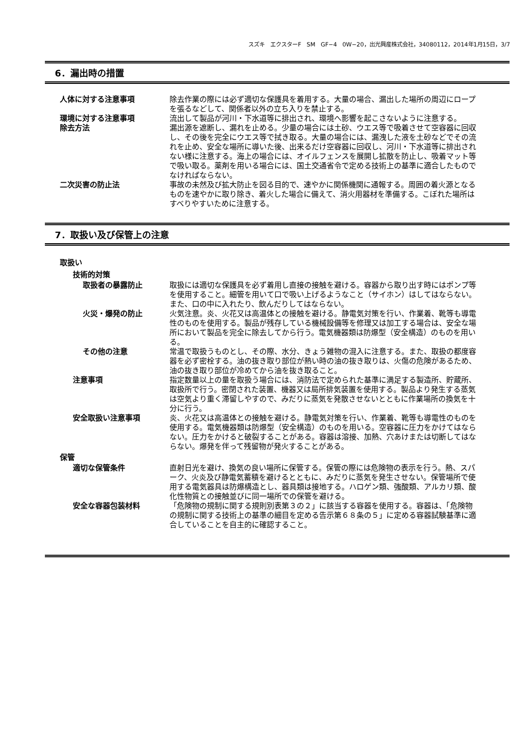スズキ　エクスターF　SM　GF−4　0W−20，出光興産株式会社，34080112，2014年1月15日，3/7
6．漏出時の措置
人体に対する注意事項 除去作業の際には必ず適切な保護具を着用する。大量の場合、漏出した場所の周辺にロープを張るなどして、関係者以外の立ち入りを禁止する。
環境に対する注意事項 流出して製品が河川・下水道等に排出され、環境へ影響を起こさないように注意する。
除去方法 漏出源を遮断し、漏れを止める。少量の場合には土砂、ウエス等で吸着させて空容器に回収し、その後を完全にウエス等で拭き取る。大量の場合には、漏洩した液を土砂などでその流れを止め、安全な場所に導いた後、出来るだけ空容器に回収し、河川・下水道等に排出されない様に注意する。海上の場合には、オイルフェンスを展開し拡散を防止し、吸着マット等で吸い取る。薬剤を用いる場合には、国土交通省令で定める技術上の基準に適合したものでなければならない。
二次災害の防止法 事故の未然及び拡大防止を図る目的で、速やかに関係機関に通報する。周囲の着火源となるものを速やかに取り除き、着火した場合に備えて、消火用器材を準備する。こぼれた場所はすべりやすいために注意する。
7．取扱い及び保管上の注意
取扱い
技術的対策
取扱者の暴露防止 取扱には適切な保護具を必ず着用し直接の接触を避ける。容器から取り出す時にはポンプ等を使用すること。細管を用いて口で吸い上げるようなこと（サイホン）はしてはならない。また、口の中に入れたり、飲んだりしてはならない。
火災・爆発の防止 火気注意。炎、火花又は高温体との接触を避ける。静電気対策を行い、作業着、靴等も導電性のものを使用する。製品が残存している機械設備等を修理又は加工する場合は、安全な場所において製品を完全に除去してから行う。電気機器類は防爆型（安全構造）のものを用いる。
その他の注意 常温で取扱うものとし、その際、水分、きょう雑物の混入に注意する。また、取扱の都度容器を必ず密栓する。油の抜き取り部位が熱い時の油の抜き取りは、火傷の危険があるため、油の抜き取り部位が冷めてから油を抜き取ること。
注意事項 指定数量以上の量を取扱う場合には、消防法で定められた基準に満足する製造所、貯蔵所、取扱所で行う。密閉された装置、機器又は局所排気装置を使用する。製品より発生する蒸気は空気より重く滞留しやすので、みだりに蒸気を発散させないとともに作業場所の換気を十分に行う。
安全取扱い注意事項 炎、火花又は高温体との接触を避ける。静電気対策を行い、作業着、靴等も導電性のものを使用する。電気機器類は防爆型（安全構造）のものを用いる。空容器に圧力をかけてはならない。圧力をかけると破裂することがある。容器は溶接、加熱、穴あけまたは切断してはならない。爆発を伴って残留物が発火することがある。
保管
適切な保管条件 直射日光を避け、換気の良い場所に保管する。保管の際には危険物の表示を行う。熱、スパーク、火炎及び静電気蓄積を避けるとともに、みだりに蒸気を発生させない。保管場所で使用する電気器具は防爆構造とし、器具類は接地する。ハロゲン類、強酸類、アルカリ類、酸化性物質との接触並びに同一場所での保管を避ける。
安全な容器包装材料 「危険物の規制に関する規則別表第３の２」に該当する容器を使用する。容器は、「危険物の規制に関する技術上の基準の細目を定める告示第６８条の５」に定める容器試験基準に適合していることを自主的に確認すること。